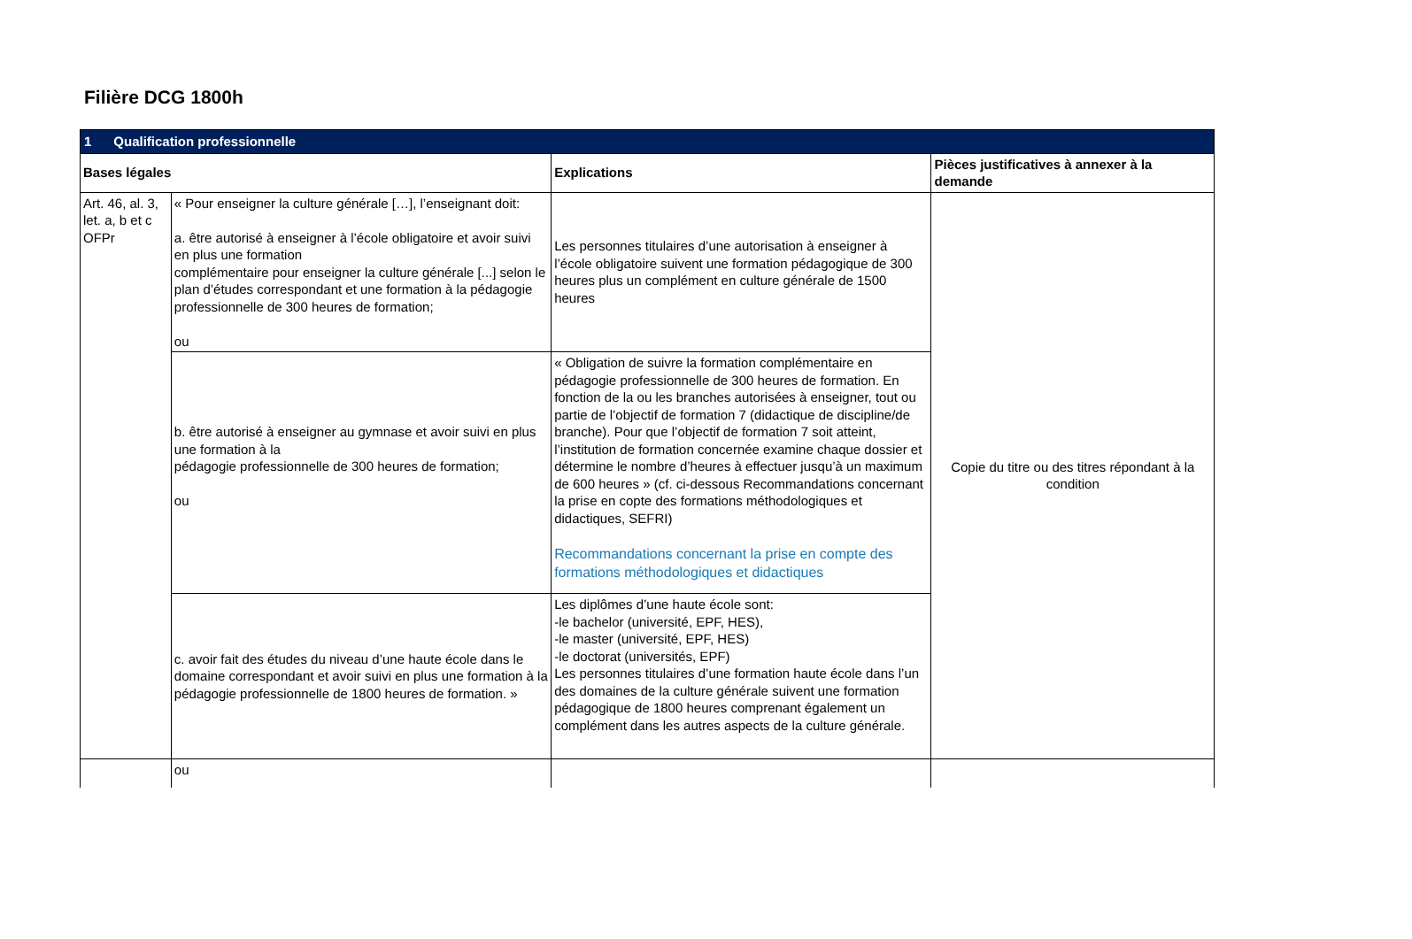Filière DCG 1800h
| 1 Qualification professionnelle | | | |
| Bases légales | | Explications | Pièces justificatives à annexer à la demande |
| Art. 46, al. 3, let. a, b et c OFPr | « Pour enseigner la culture générale […], l’enseignant doit: a. être autorisé à enseigner à l’école obligatoire et avoir suivi en plus une formation complémentaire pour enseigner la culture générale [...] selon le plan d’études correspondant et une formation à la pédagogie professionnelle de 300 heures de formation; ou | Les personnes titulaires d’une autorisation à enseigner à l’école obligatoire suivent une formation pédagogique de 300 heures plus un complément en culture générale de 1500 heures | Copie du titre ou des titres répondant à la condition |
| | b. être autorisé à enseigner au gymnase et avoir suivi en plus une formation à la pédagogie professionnelle de 300 heures de formation; ou | « Obligation de suivre la formation complémentaire en pédagogie professionnelle de 300 heures de formation. En fonction de la ou les branches autorisées à enseigner, tout ou partie de l’objectif de formation 7 (didactique de discipline/de branche). Pour que l’objectif de formation 7 soit atteint, l’institution de formation concernée examine chaque dossier et détermine le nombre d’heures à effectuer jusqu’à un maximum de 600 heures » (cf. ci-dessous Recommandations concernant la prise en copte des formations méthodologiques et didactiques, SEFRI) Recommandations concernant la prise en compte des formations méthodologiques et didactiques | |
| | c. avoir fait des études du niveau d’une haute école dans le domaine correspondant et avoir suivi en plus une formation à la pédagogie professionnelle de 1800 heures de formation. » | Les diplômes d’une haute école sont: -le bachelor (université, EPF, HES), -le master (université, EPF, HES) -le doctorat (universités, EPF) Les personnes titulaires d’une formation haute école dans l’un des domaines de la culture générale suivent une formation pédagogique de 1800 heures comprenant également un complément dans les autres aspects de la culture générale. | |
| | ou | | |